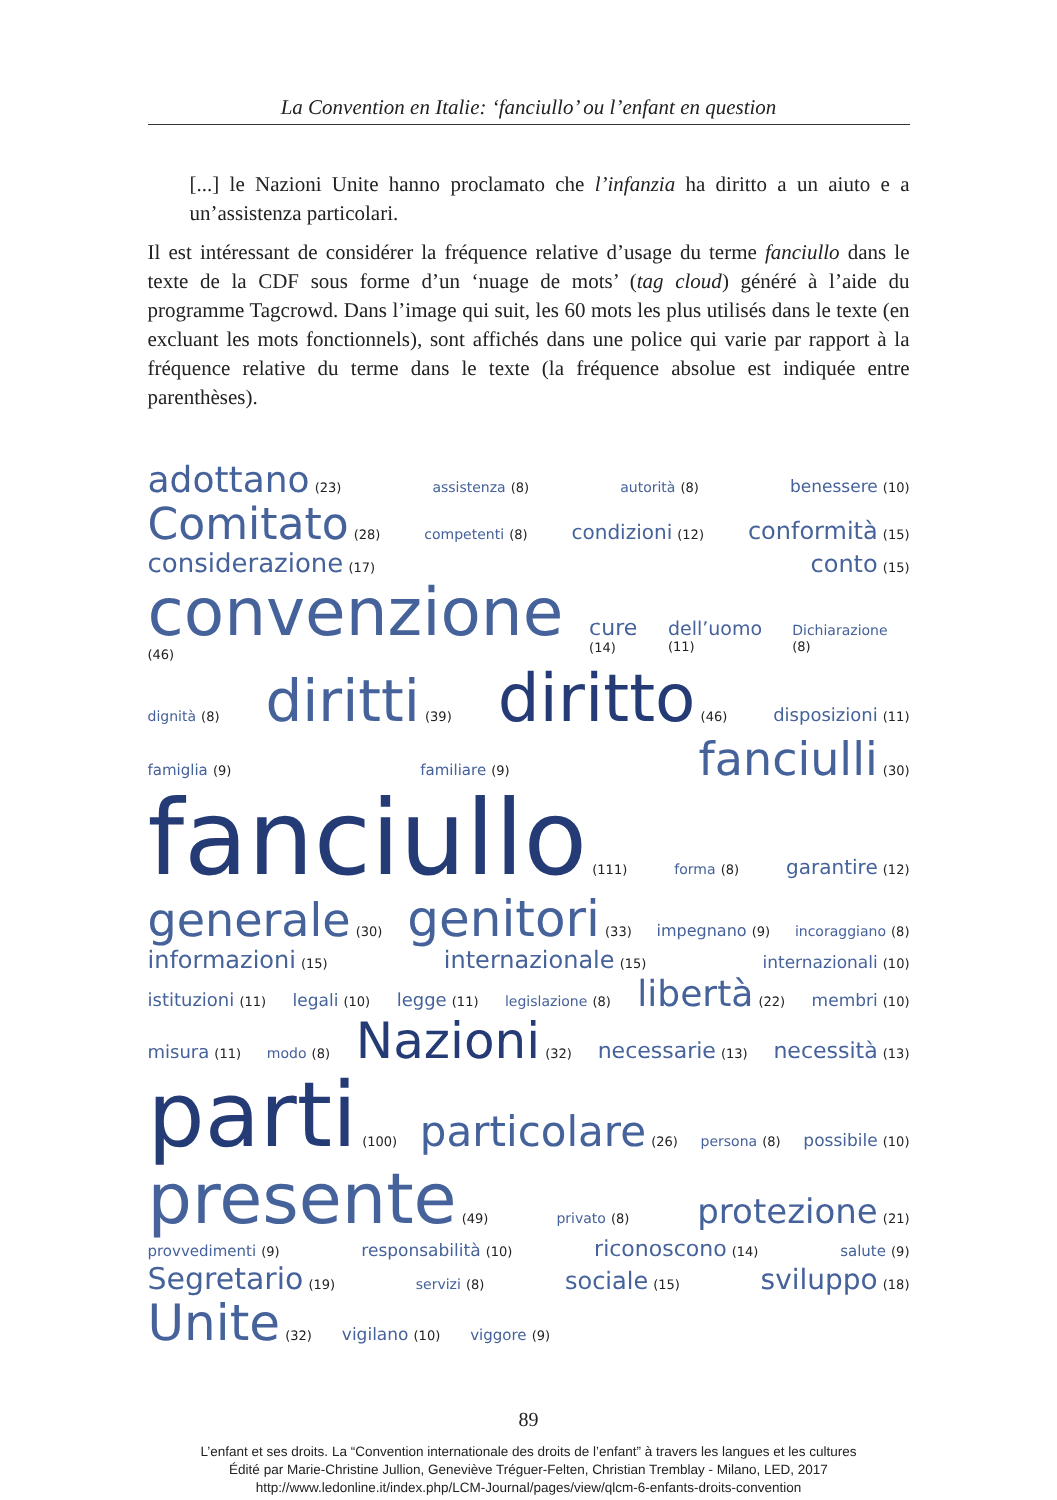La Convention en Italie: ‘fanciullo’ ou l’enfant en question
[...] le Nazioni Unite hanno proclamato che l’infanzia ha diritto a un aiuto e a un’assistenza particolari.
Il est intéressant de considérer la fréquence relative d’usage du terme fanciullo dans le texte de la CDF sous forme d’un ‘nuage de mots’ (tag cloud) généré à l’aide du programme Tagcrowd. Dans l’image qui suit, les 60 mots les plus utilisés dans le texte (en excluant les mots fonctionnels), sont affichés dans une police qui varie par rapport à la fréquence relative du terme dans le texte (la fréquence absolue est indiquée entre parenthèses).
adottano (23) assistenza (8) autorità (8) benessere (10)
Comitato (28) competenti (8) condizioni (12) conformità (15)
considerazione (17) conto (15)
convenzione (46) cure (14) dell’uomo (11) Dichiarazione (8)
dignità (8) diritti (39) diritto (46) disposizioni (11)
famiglia (9) familiare (9) fanciulli (30)
fanciullo (111) forma (8) garantire (12)
generale (30) genitori (33) impegnano (9) incoraggiano (8)
informazioni (15) internazionale (15) internazionali (10)
istituzioni (11) legali (10) legge (11) legislazione (8) libertà (22) membri (10)
misura (11) modo (8) Nazioni (32) necessarie (13) necessità (13)
parti (100) particolare (26) persona (8) possibile (10)
presente (49) privato (8) protezione (21)
provvedimenti (9) responsabilità (10) riconoscono (14) salute (9)
Segretario (19) servizi (8) sociale (15) sviluppo (18)
Unite (32) vigilano (10) viggore (9)
89
L’enfant et ses droits. La “Convention internationale des droits de l’enfant” à travers les langues et les cultures
Édité par Marie-Christine Jullion, Geneviève Tréguer-Felten, Christian Tremblay - Milano, LED, 2017
http://www.ledonline.it/index.php/LCM-Journal/pages/view/qlcm-6-enfants-droits-convention